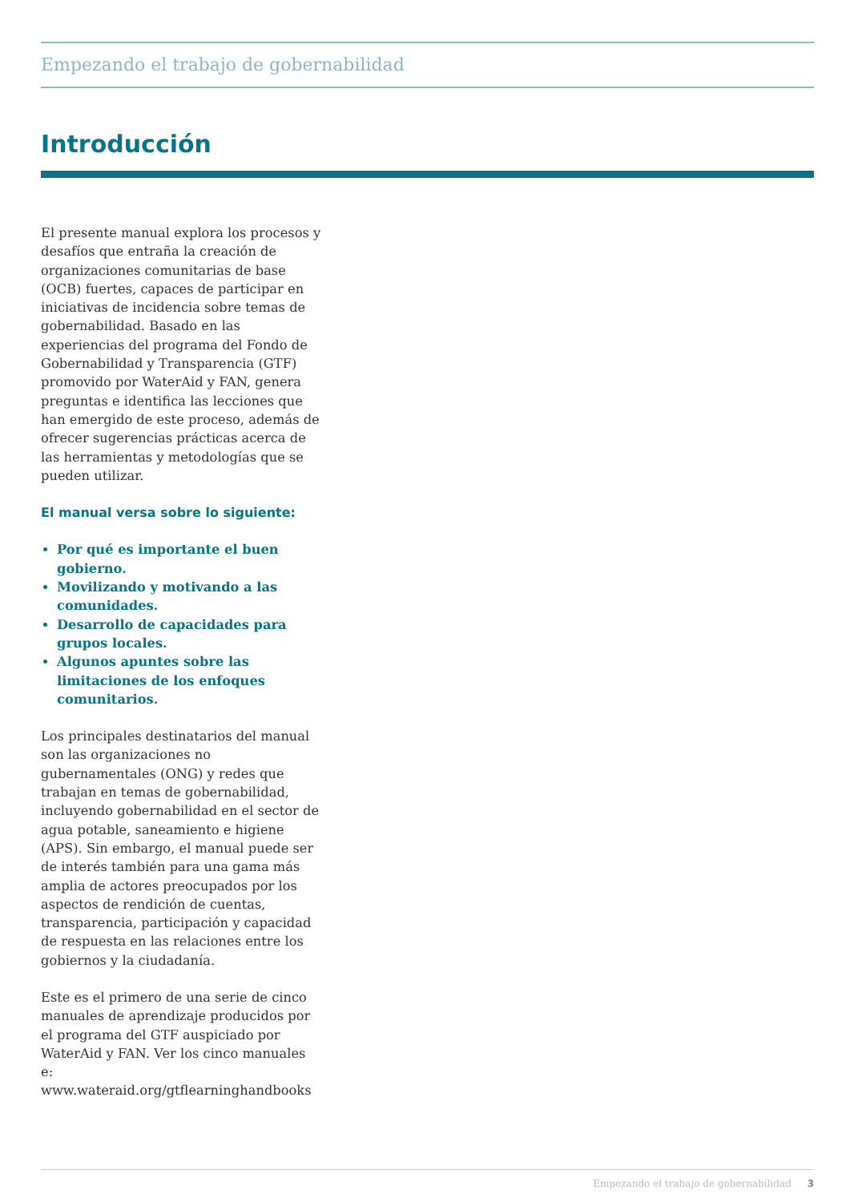Empezando el trabajo de gobernabilidad
Introducción
El presente manual explora los procesos y desafíos que entraña la creación de organizaciones comunitarias de base (OCB) fuertes, capaces de participar en iniciativas de incidencia sobre temas de gobernabilidad. Basado en las experiencias del programa del Fondo de Gobernabilidad y Transparencia (GTF) promovido por WaterAid y FAN, genera preguntas e identifica las lecciones que han emergido de este proceso, además de ofrecer sugerencias prácticas acerca de las herramientas y metodologías que se pueden utilizar.
El manual versa sobre lo siguiente:
Por qué es importante el buen gobierno.
Movilizando y motivando a las comunidades.
Desarrollo de capacidades para grupos locales.
Algunos apuntes sobre las limitaciones de los enfoques comunitarios.
Los principales destinatarios del manual son las organizaciones no gubernamentales (ONG) y redes que trabajan en temas de gobernabilidad, incluyendo gobernabilidad en el sector de agua potable, saneamiento e higiene (APS). Sin embargo, el manual puede ser de interés también para una gama más amplia de actores preocupados por los aspectos de rendición de cuentas, transparencia, participación y capacidad de respuesta en las relaciones entre los gobiernos y la ciudadanía.
Este es el primero de una serie de cinco manuales de aprendizaje producidos por el programa del GTF auspiciado por WaterAid y FAN. Ver los cinco manuales e: www.wateraid.org/gtflearninghandbooks
Empezando el trabajo de gobernabilidad 3